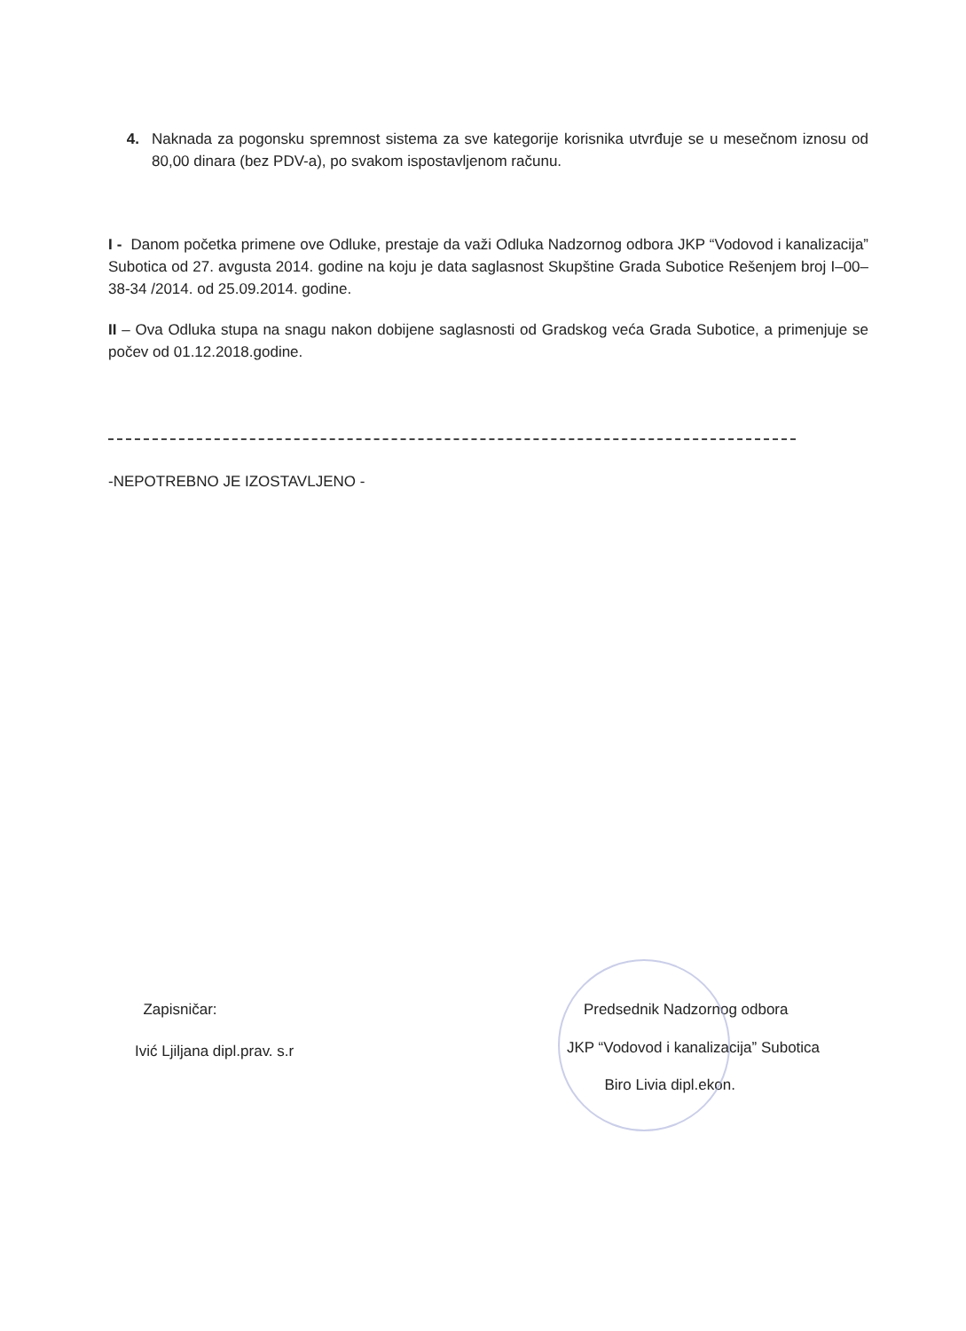4. Naknada za pogonsku spremnost sistema za sve kategorije korisnika utvrđuje se u mesečnom iznosu od 80,00 dinara (bez PDV-a), po svakom ispostavljenom računu.
I - Danom početka primene ove Odluke, prestaje da važi Odluka Nadzornog odbora JKP “Vodovod i kanalizacija” Subotica od 27. avgusta 2014. godine na koju je data saglasnost Skupštine Grada Subotice Rešenjem broj I–00–38-34 /2014. od 25.09.2014. godine.
II – Ova Odluka stupa na snagu nakon dobijene saglasnosti od Gradskog veća Grada Subotice, a primenjuje se počev od 01.12.2018.godine.
-NEPOTREBNO JE IZOSTAVLJENO -
Zapisničar:
Ivić Ljiljana dipl.prav. s.r
Predsednik Nadzornog odbora
JKP “Vodovod i kanalizacija” Subotica
Biro Livia dipl.ekon.